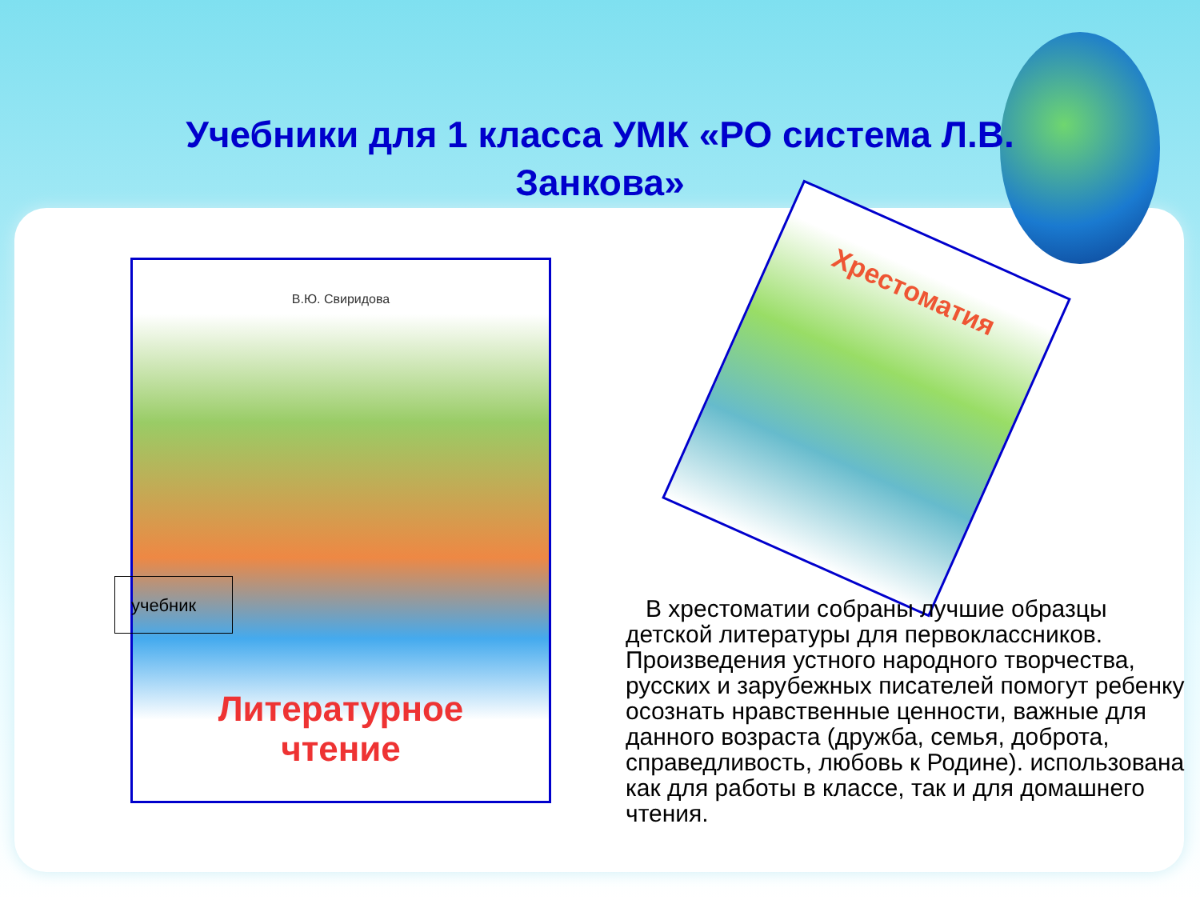Учебники для 1 класса УМК «РО система Л.В.
Занкова»
В.Ю. Свиридова
Литературное
чтение
учебник
Хрестоматия
В хрестоматии собраны лучшие образцы детской литературы для первоклассников. Произведения устного народного творчества, русских и зарубежных писателей помогут ребенку осознать нравственные ценности, важные для данного возраста (дружба, семья, доброта, справедливость, любовь к Родине). использована как для работы в классе, так и для домашнего чтения.